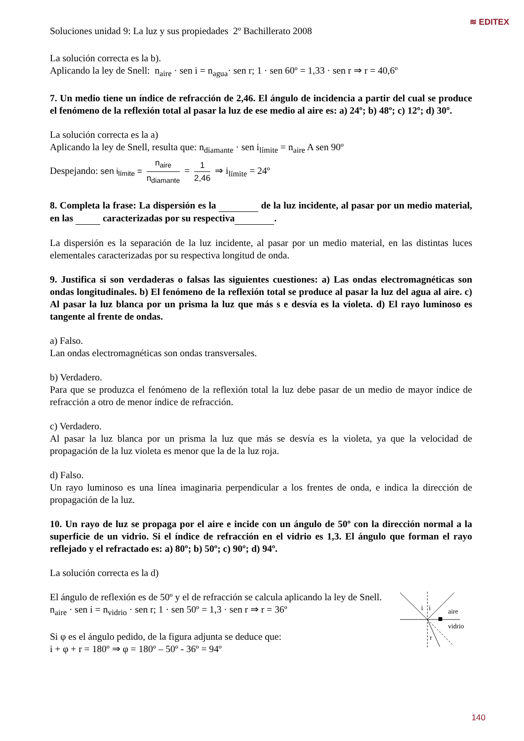≋ EDITEX
Soluciones unidad 9: La luz y sus propiedades 2º Bachillerato 2008
La solución correcta es la b).
Aplicando la ley de Snell: n<sub>aire</sub> · sen i = n<sub>agua</sub>· sen r; 1 · sen 60º = 1,33 · sen r ⇒ r = 40,6º
7. Un medio tiene un índice de refracción de 2,46. El ángulo de incidencia a partir del cual se produce el fenómeno de la reflexión total al pasar la luz de ese medio al aire es: a) 24º; b) 48º; c) 12º; d) 30º.
La solución correcta es la a)
Aplicando la ley de Snell, resulta que: n<sub>diamante</sub> · sen i<sub>límite</sub> = n<sub>aire</sub> A sen 90º
Despejando: sen i<sub>límite</sub> = n<sub>aire</sub> n<sub>diamante</sub> = 1 2,46 ⇒ i<sub>límite</sub> = 24º
8. Completa la frase: La dispersión es la de la luz incidente, al pasar por un medio material, en las caracterizadas por su respectiva .
La dispersión es la separación de la luz incidente, al pasar por un medio material, en las distintas luces elementales caracterizadas por su respectiva longitud de onda.
9. Justifica si son verdaderas o falsas las siguientes cuestiones: a) Las ondas electromagnéticas son ondas longitudinales. b) El fenómeno de la reflexión total se produce al pasar la luz del agua al aire. c) Al pasar la luz blanca por un prisma la luz que más s e desvía es la violeta. d) El rayo luminoso es tangente al frente de ondas.
a) Falso.
Lan ondas electromagnéticas son ondas transversales.
b) Verdadero.
Para que se produzca el fenómeno de la reflexión total la luz debe pasar de un medio de mayor índice de refracción a otro de menor índice de refracción.
c) Verdadero.
Al pasar la luz blanca por un prisma la luz que más se desvía es la violeta, ya que la velocidad de propagación de la luz violeta es menor que la de la luz roja.
d) Falso.
Un rayo luminoso es una línea imaginaria perpendicular a los frentes de onda, e indica la dirección de propagación de la luz.
10. Un rayo de luz se propaga por el aire e incide con un ángulo de 50º con la dirección normal a la superficie de un vidrio. Si el índice de refracción en el vidrio es 1,3. El ángulo que forman el rayo reflejado y el refractado es: a) 80º; b) 50º; c) 90º; d) 94º.
La solución correcta es la d)
El ángulo de reflexión es de 50º y el de refracción se calcula aplicando la ley de Snell.
n<sub>aire</sub> · sen i = n<sub>vidrio</sub> · sen r; 1 · sen 50º = 1,3 · sen r ⇒ r = 36º
Si φ es el ángulo pedido, de la figura adjunta se deduce que:
i + φ + r = 180º ⇒ φ = 180º – 50º - 36º = 94º
i
i
r
aire
vidrio
140